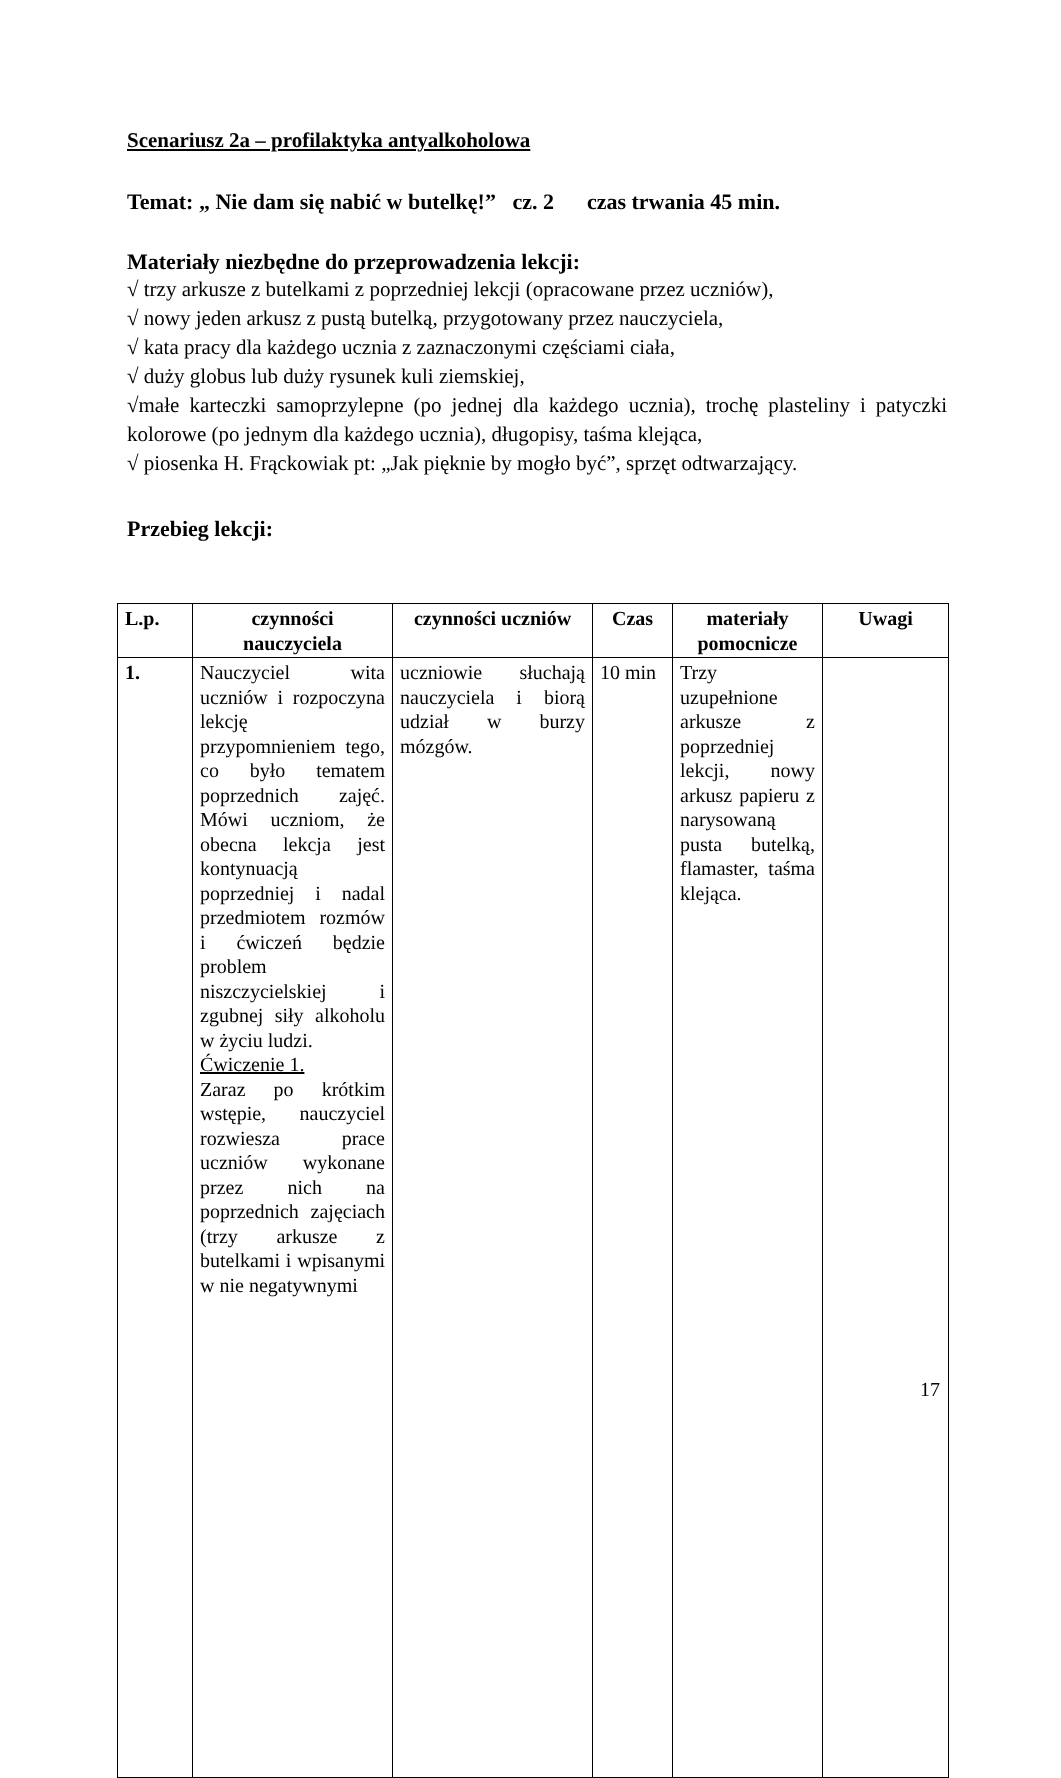Scenariusz 2a – profilaktyka antyalkoholowa
Temat: „ Nie dam się nabić w butelkę!” cz. 2 czas trwania 45 min.
Materiały niezbędne do przeprowadzenia lekcji:
√ trzy arkusze z butelkami z poprzedniej lekcji (opracowane przez uczniów),
√ nowy jeden arkusz z pustą butelką, przygotowany przez nauczyciela,
√ kata pracy dla każdego ucznia z zaznaczonymi częściami ciała,
√ duży globus lub duży rysunek kuli ziemskiej,
√małe karteczki samoprzylepne (po jednej dla każdego ucznia), trochę plasteliny i patyczki kolorowe (po jednym dla każdego ucznia), długopisy, taśma klejąca,
√ piosenka H. Frąckowiak pt: „Jak pięknie by mogło być”, sprzęt odtwarzający.
Przebieg lekcji:
| L.p. | czynności nauczyciela | czynności uczniów | Czas | materiały pomocnicze | Uwagi |
| --- | --- | --- | --- | --- | --- |
| 1. | Nauczyciel wita uczniów i rozpoczyna lekcję przypomnieniem tego, co było tematem poprzednich zajęć. Mówi uczniom, że obecna lekcja jest kontynuacją poprzedniej i nadal przedmiotem rozmów i ćwiczeń będzie problem niszczycielskiej i zgubnej siły alkoholu w życiu ludzi. Ćwiczenie 1. Zaraz po krótkim wstępie, nauczyciel rozwiesza prace uczniów wykonane przez nich na poprzednich zajęciach (trzy arkusze z butelkami i wpisanymi w nie negatywnymi | uczniowie słuchają nauczyciela i biorą udział w burzy mózgów. | 10 min | Trzy uzupełnione arkusze z poprzedniej lekcji, nowy arkusz papieru z narysowaną pusta butelką, flamaster, taśma klejąca. | |
17